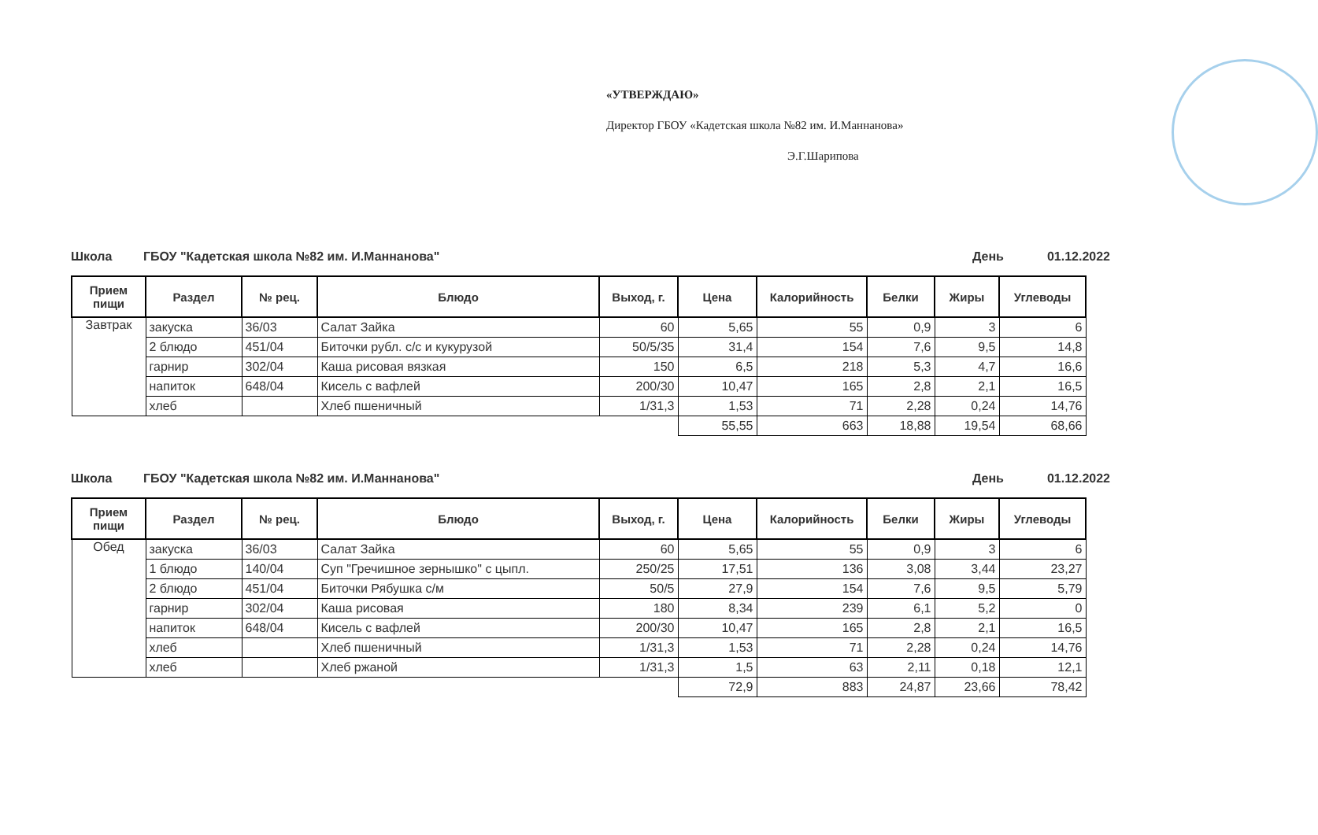«УТВЕРЖДАЮ»
Директор ГБОУ «Кадетская школа №82 им. И.Маннанова»
Э.Г.Шарипова
Школа ГБОУ "Кадетская школа №82 им. И.Маннанова" День 01.12.2022
| Прием пищи | Раздел | № рец. | Блюдо | Выход, г. | Цена | Калорийность | Белки | Жиры | Углеводы |
| --- | --- | --- | --- | --- | --- | --- | --- | --- | --- |
| Завтрак | закуска | 36/03 | Салат Зайка | 60 | 5,65 | 55 | 0,9 | 3 | 6 |
| | 2 блюдо | 451/04 | Биточки рубл. с/с и кукурузой | 50/5/35 | 31,4 | 154 | 7,6 | 9,5 | 14,8 |
| | гарнир | 302/04 | Каша рисовая вязкая | 150 | 6,5 | 218 | 5,3 | 4,7 | 16,6 |
| | напиток | 648/04 | Кисель с вафлей | 200/30 | 10,47 | 165 | 2,8 | 2,1 | 16,5 |
| | хлеб | | Хлеб пшеничный | 1/31,3 | 1,53 | 71 | 2,28 | 0,24 | 14,76 |
| | | | | | 55,55 | 663 | 18,88 | 19,54 | 68,66 |
Школа ГБОУ "Кадетская школа №82 им. И.Маннанова" День 01.12.2022
| Прием пищи | Раздел | № рец. | Блюдо | Выход, г. | Цена | Калорийность | Белки | Жиры | Углеводы |
| --- | --- | --- | --- | --- | --- | --- | --- | --- | --- |
| Обед | закуска | 36/03 | Салат Зайка | 60 | 5,65 | 55 | 0,9 | 3 | 6 |
| | 1 блюдо | 140/04 | Суп "Гречишное зернышко" с цыпл. | 250/25 | 17,51 | 136 | 3,08 | 3,44 | 23,27 |
| | 2 блюдо | 451/04 | Биточки Рябушка с/м | 50/5 | 27,9 | 154 | 7,6 | 9,5 | 5,79 |
| | гарнир | 302/04 | Каша рисовая | 180 | 8,34 | 239 | 6,1 | 5,2 | 0 |
| | напиток | 648/04 | Кисель с вафлей | 200/30 | 10,47 | 165 | 2,8 | 2,1 | 16,5 |
| | хлеб | | Хлеб пшеничный | 1/31,3 | 1,53 | 71 | 2,28 | 0,24 | 14,76 |
| | хлеб | | Хлеб ржаной | 1/31,3 | 1,5 | 63 | 2,11 | 0,18 | 12,1 |
| | | | | | 72,9 | 883 | 24,87 | 23,66 | 78,42 |